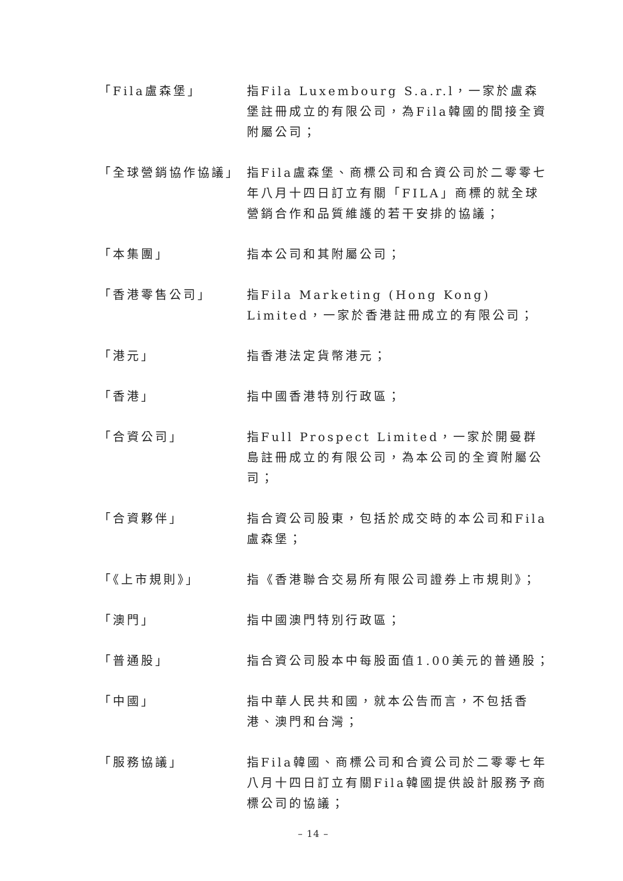「Fila盧森堡」 指Fila Luxembourg S.a.r.l，一家於盧森堡註冊成立的有限公司，為Fila韓國的間接全資附屬公司；
「全球營銷協作協議」 指Fila盧森堡、商標公司和合資公司於二零零七年八月十四日訂立有關「FILA」商標的就全球營銷合作和品質維護的若干安排的協議；
「本集團」 指本公司和其附屬公司；
「香港零售公司」 指Fila Marketing (Hong Kong) Limited，一家於香港註冊成立的有限公司；
「港元」 指香港法定貨幣港元；
「香港」 指中國香港特別行政區；
「合資公司」 指Full Prospect Limited，一家於開曼群島註冊成立的有限公司，為本公司的全資附屬公司；
「合資夥伴」 指合資公司股東，包括於成交時的本公司和Fila盧森堡；
「《上市規則》」 指《香港聯合交易所有限公司證券上市規則》；
「澳門」 指中國澳門特別行政區；
「普通股」 指合資公司股本中每股面值1.00美元的普通股；
「中國」 指中華人民共和國，就本公告而言，不包括香港、澳門和台灣；
「服務協議」 指Fila韓國、商標公司和合資公司於二零零七年八月十四日訂立有關Fila韓國提供設計服務予商標公司的協議；
– 14 –